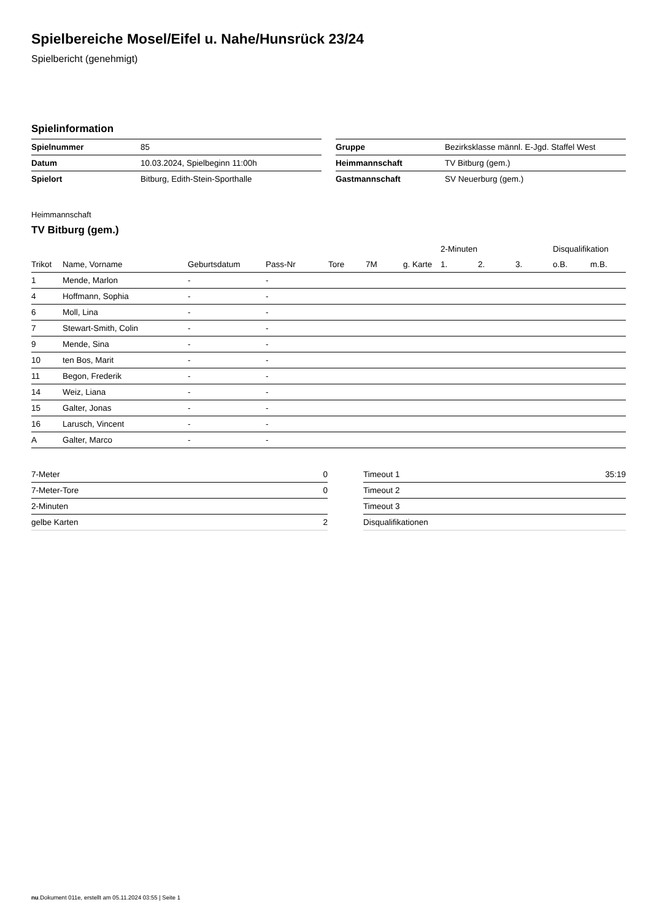Spielbereiche Mosel/Eifel u. Nahe/Hunsrück 23/24
Spielbericht (genehmigt)
Spielinformation
| Spielnummer | 85 |
| Datum | 10.03.2024, Spielbeginn 11:00h |
| Spielort | Bitburg, Edith-Stein-Sporthalle |
| Gruppe | Bezirksklasse männl. E-Jgd. Staffel West |
| Heimmannschaft | TV Bitburg (gem.) |
| Gastmannschaft | SV Neuerburg (gem.) |
Heimmannschaft
TV Bitburg (gem.)
| | | | | | | | 2-Minuten | | | Disqualifikation | |
| --- | --- | --- | --- | --- | --- | --- | --- | --- | --- | --- | --- |
| Trikot | Name, Vorname | Geburtsdatum | Pass-Nr | Tore | 7M | g. Karte | 1. | 2. | 3. | o.B. | m.B. |
| 1 | Mende, Marlon | - | - | | | | | | | | |
| 4 | Hoffmann, Sophia | - | - | | | | | | | | |
| 6 | Moll, Lina | - | - | | | | | | | | |
| 7 | Stewart-Smith, Colin | - | - | | | | | | | | |
| 9 | Mende, Sina | - | - | | | | | | | | |
| 10 | ten Bos, Marit | - | - | | | | | | | | |
| 11 | Begon, Frederik | - | - | | | | | | | | |
| 14 | Weiz, Liana | - | - | | | | | | | | |
| 15 | Galter, Jonas | - | - | | | | | | | | |
| 16 | Larusch, Vincent | - | - | | | | | | | | |
| A | Galter, Marco | - | - | | | | | | | | |
| 7-Meter | 0 |
| 7-Meter-Tore | 0 |
| 2-Minuten | |
| gelbe Karten | 2 |
| Timeout 1 | 35:19 |
| Timeout 2 | |
| Timeout 3 | |
| Disqualifikationen | |
nu.Dokument 011e, erstellt am 05.11.2024 03:55 | Seite 1